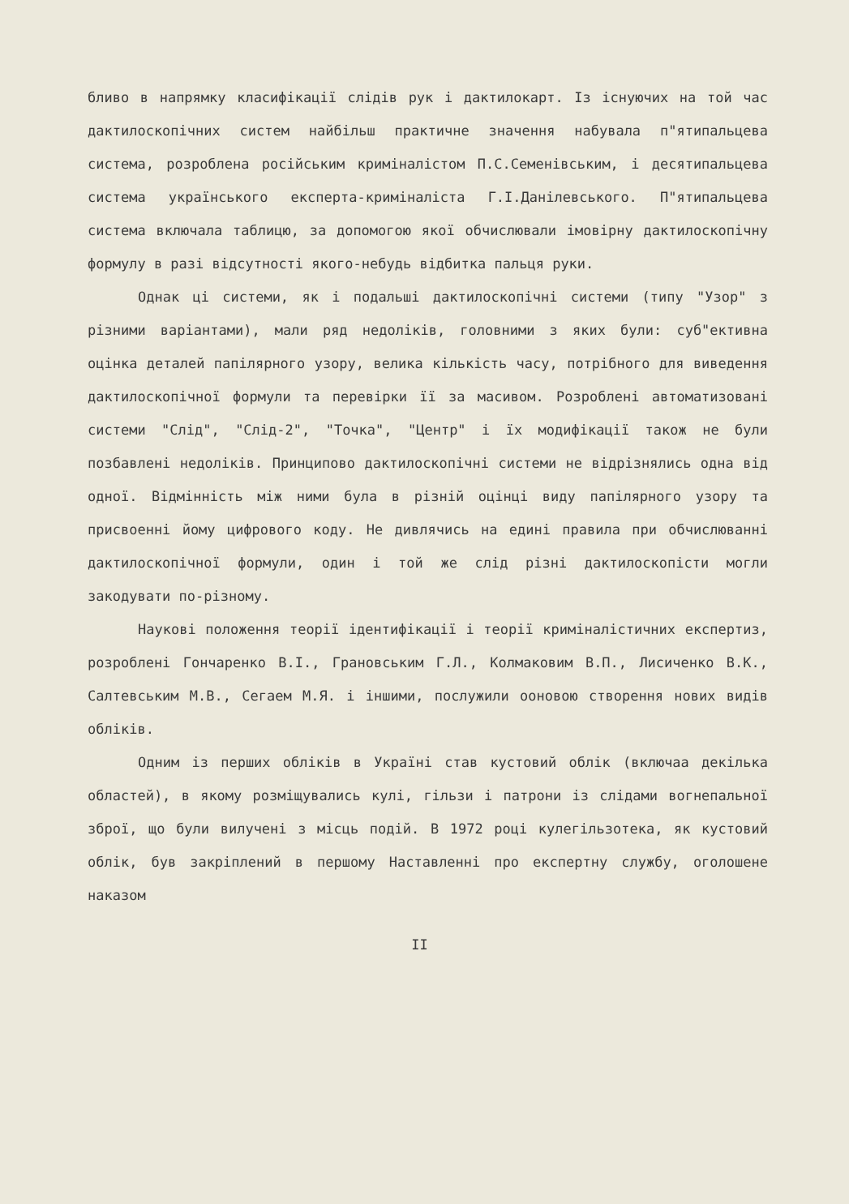бливо в напрямку класифікації слідів рук і дактилокарт. Із існуючих на той час дактилоскопічних систем найбільш практичне значення набувала п"ятипальцева система, розроблена російським криміналістом П.С.Семенівським, і десятипальцева система українського експерта-криміналіста Г.І.Данілевського. П"ятипальцева система включала таблицю, за допомогою якої обчислювали імовірну дактилоскопічну формулу в разі відсутності якого-небудь відбитка пальця руки.
Однак ці системи, як і подальші дактилоскопічні системи (типу "Узор" з різними варіантами), мали ряд недоліків, головними з яких були: суб"ективна оцінка деталей папілярного узору, велика кількість часу, потрібного для виведення дактилоскопічної формули та перевірки її за масивом. Розроблені автоматизовані системи "Слід", "Слід-2", "Точка", "Центр" і їх модифікації також не були позбавлені недоліків. Принципово дактилоскопічні системи не відрізнялись одна від одної. Відмінність між ними була в різній оцінці виду папілярного узору та присвоенні йому цифрового коду. Не дивлячись на едині правила при обчислюванні дактилоскопічної формули, один і той же слід різні дактилоскопісти могли закодувати по-різному.
Наукові положення теорії ідентифікації і теорії криміналістичних експертиз, розроблені Гончаренко В.І., Грановським Г.Л., Колмаковим В.П., Лисиченко В.К., Салтевським М.В., Сегаем М.Я. і іншими, послужили ооновою створення нових видів обліків.
Одним із перших обліків в Україні став кустовий облік (включаа декілька областей), в якому розміщувались кулі, гільзи і патрони із слідами вогнепальної зброї, що були вилучені з місць подій. В 1972 році кулегільзотека, як кустовий облік, був закріплений в першому Наставленні про експертну службу, оголошене наказом
II